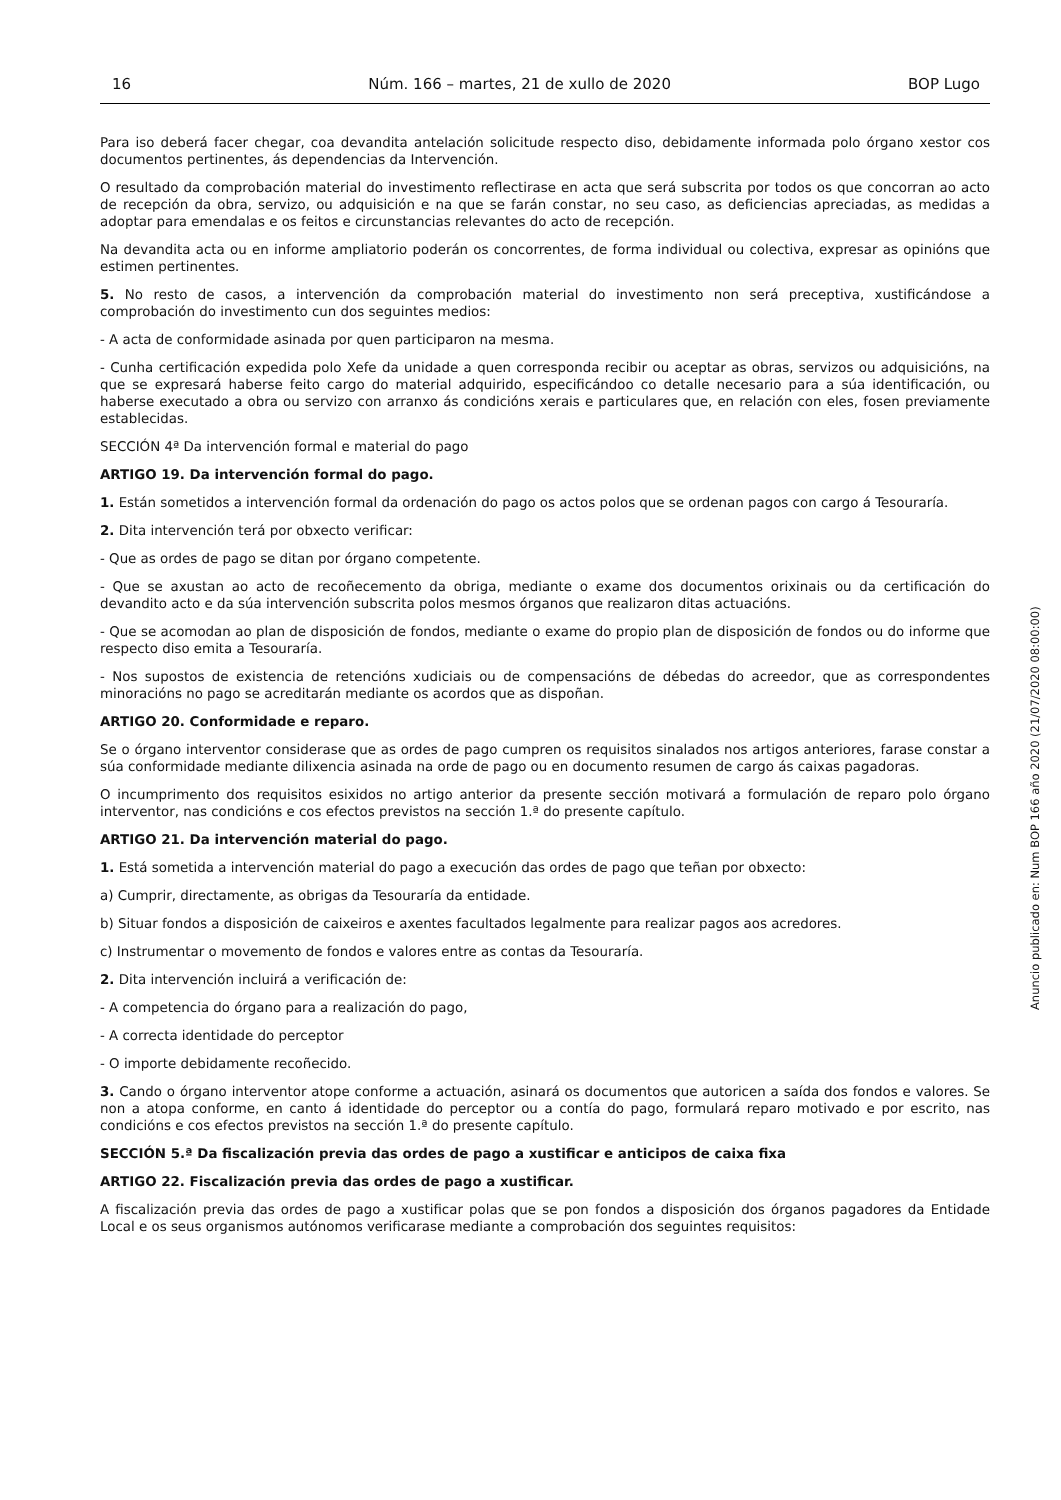16 Núm. 166 – martes, 21 de xullo de 2020 BOP Lugo
Para iso deberá facer chegar, coa devandita antelación solicitude respecto diso, debidamente informada polo órgano xestor cos documentos pertinentes, ás dependencias da Intervención.
O resultado da comprobación material do investimento reflectirase en acta que será subscrita por todos os que concorran ao acto de recepción da obra, servizo, ou adquisición e na que se farán constar, no seu caso, as deficiencias apreciadas, as medidas a adoptar para emendalas e os feitos e circunstancias relevantes do acto de recepción.
Na devandita acta ou en informe ampliatorio poderán os concorrentes, de forma individual ou colectiva, expresar as opinións que estimen pertinentes.
5. No resto de casos, a intervención da comprobación material do investimento non será preceptiva, xustificándose a comprobación do investimento cun dos seguintes medios:
- A acta de conformidade asinada por quen participaron na mesma.
- Cunha certificación expedida polo Xefe da unidade a quen corresponda recibir ou aceptar as obras, servizos ou adquisicións, na que se expresará haberse feito cargo do material adquirido, especificándoo co detalle necesario para a súa identificación, ou haberse executado a obra ou servizo con arranxo ás condicións xerais e particulares que, en relación con eles, fosen previamente establecidas.
SECCIÓN 4ª Da intervención formal e material do pago
ARTIGO 19. Da intervención formal do pago.
1. Están sometidos a intervención formal da ordenación do pago os actos polos que se ordenan pagos con cargo á Tesouraría.
2. Dita intervención terá por obxecto verificar:
- Que as ordes de pago se ditan por órgano competente.
- Que se axustan ao acto de recoñecemento da obriga, mediante o exame dos documentos orixinais ou da certificación do devandito acto e da súa intervención subscrita polos mesmos órganos que realizaron ditas actuacións.
- Que se acomodan ao plan de disposición de fondos, mediante o exame do propio plan de disposición de fondos ou do informe que respecto diso emita a Tesouraría.
- Nos supostos de existencia de retencións xudiciais ou de compensacións de débedas do acreedor, que as correspondentes minoracións no pago se acreditarán mediante os acordos que as dispoñan.
ARTIGO 20. Conformidade e reparo.
Se o órgano interventor considerase que as ordes de pago cumpren os requisitos sinalados nos artigos anteriores, farase constar a súa conformidade mediante dilixencia asinada na orde de pago ou en documento resumen de cargo ás caixas pagadoras.
O incumprimento dos requisitos esixidos no artigo anterior da presente sección motivará a formulación de reparo polo órgano interventor, nas condicións e cos efectos previstos na sección 1.ª do presente capítulo.
ARTIGO 21. Da intervención material do pago.
1. Está sometida a intervención material do pago a execución das ordes de pago que teñan por obxecto:
a) Cumprir, directamente, as obrigas da Tesouraría da entidade.
b) Situar fondos a disposición de caixeiros e axentes facultados legalmente para realizar pagos aos acredores.
c) Instrumentar o movemento de fondos e valores entre as contas da Tesouraría.
2. Dita intervención incluirá a verificación de:
- A competencia do órgano para a realización do pago,
- A correcta identidade do perceptor
- O importe debidamente recoñecido.
3. Cando o órgano interventor atope conforme a actuación, asinará os documentos que autoricen a saída dos fondos e valores. Se non a atopa conforme, en canto á identidade do perceptor ou a contía do pago, formulará reparo motivado e por escrito, nas condicións e cos efectos previstos na sección 1.ª do presente capítulo.
SECCIÓN 5.ª Da fiscalización previa das ordes de pago a xustificar e anticipos de caixa fixa
ARTIGO 22. Fiscalización previa das ordes de pago a xustificar.
A fiscalización previa das ordes de pago a xustificar polas que se pon fondos a disposición dos órganos pagadores da Entidade Local e os seus organismos autónomos verificarase mediante a comprobación dos seguintes requisitos:
Anuncio publicado en: Num BOP 166 año 2020 (21/07/2020 08:00:00)